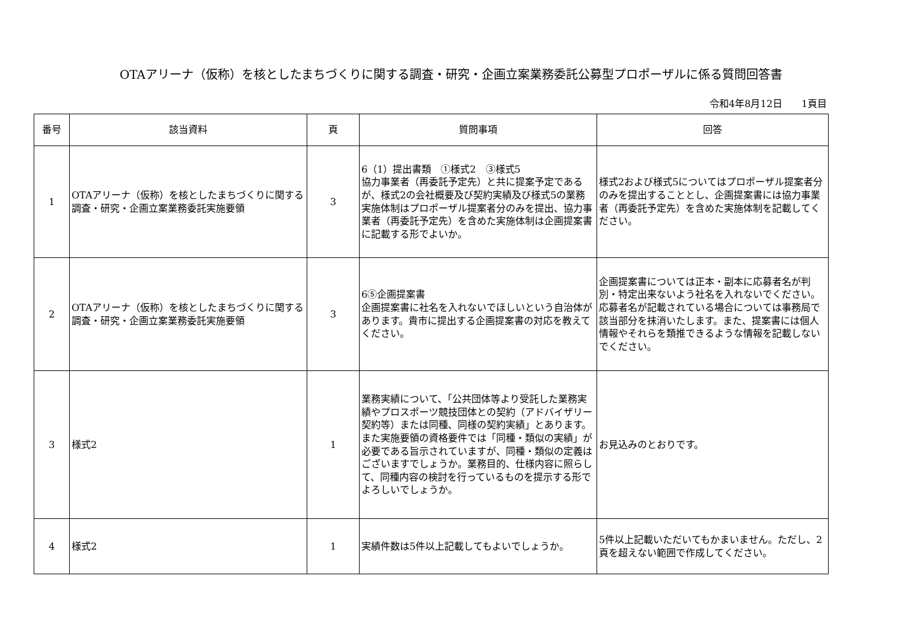OTAアリーナ（仮称）を核としたまちづくりに関する調査・研究・企画立案業務委託公募型プロポーザルに係る質問回答書
令和4年8月12日　　1頁目
| 番号 | 該当資料 | 頁 | 質問事項 | 回答 |
| --- | --- | --- | --- | --- |
| 1 | OTAアリーナ（仮称）を核としたまちづくりに関する調査・研究・企画立案業務委託実施要領 | 3 | 6（1）提出書類 ①様式2 ③様式5 協力事業者（再委託予定先）と共に提案予定であるが、様式2の会社概要及び契約実績及び様式5の業務実施体制はプロポーザル提案者分のみを提出、協力事業者（再委託予定先）を含めた実施体制は企画提案書に記載する形でよいか。 | 様式2および様式5についてはプロポーザル提案者分のみを提出することとし、企画提案書には協力事業者（再委託予定先）を含めた実施体制を記載してください。 |
| 2 | OTAアリーナ（仮称）を核としたまちづくりに関する調査・研究・企画立案業務委託実施要領 | 3 | 6⑤企画提案書 企画提案書に社名を入れないでほしいという自治体があります。貴市に提出する企画提案書の対応を教えてください。 | 企画提案書については正本・副本に応募者名が判別・特定出来ないよう社名を入れないでください。応募者名が記載されている場合については事務局で該当部分を抹消いたします。また、提案書には個人情報やそれらを類推できるような情報を記載しないでください。 |
| 3 | 様式2 | 1 | 業務実績について、「公共団体等より受託した業務実績やプロスポーツ競技団体との契約（アドバイザリー契約等）または同種、同様の契約実績」とあります。また実施要領の資格要件では「同種・類似の実績」が必要である旨示されていますが、同種・類似の定義はございますでしょうか。業務目的、仕様内容に照らして、同種内容の検討を行っているものを提示する形でよろしいでしょうか。 | お見込みのとおりです。 |
| 4 | 様式2 | 1 | 実績件数は5件以上記載してもよいでしょうか。 | 5件以上記載いただいてもかまいません。ただし、2頁を超えない範囲で作成してください。 |